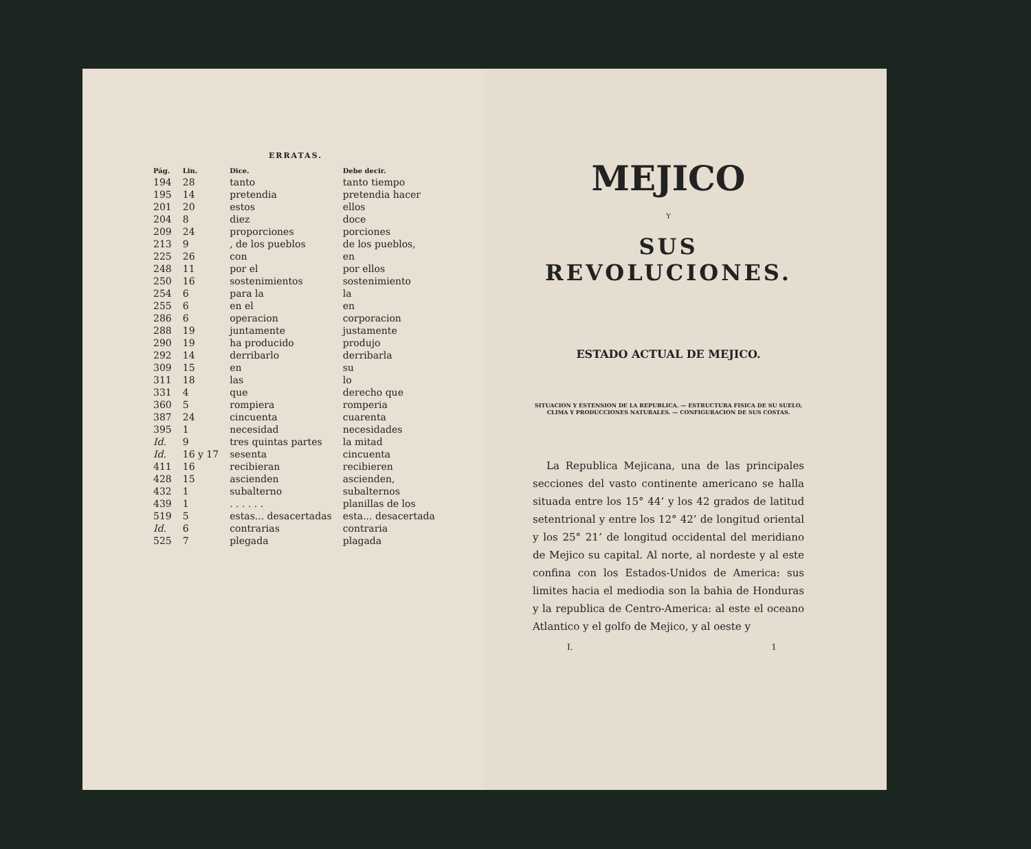ERRATAS.
| Pág. | Lin. | Dice. | Debe decir. |
| --- | --- | --- | --- |
| 194 | 28 | tanto | tanto tiempo |
| 195 | 14 | pretendia | pretendia hacer |
| 201 | 20 | estos | ellos |
| 204 | 8 | diez | doce |
| 209 | 24 | proporciones | porciones |
| 213 | 9 | , de los pueblos | de los pueblos, |
| 225 | 26 | con | en |
| 248 | 11 | por el | por ellos |
| 250 | 16 | sostenimientos | sostenimiento |
| 254 | 6 | para la | la |
| 255 | 6 | en el | en |
| 286 | 6 | operacion | corporacion |
| 288 | 19 | juntamente | justamente |
| 290 | 19 | ha producido | produjo |
| 292 | 14 | derribarlo | derribarla |
| 309 | 15 | en | su |
| 311 | 18 | las | lo |
| 331 | 4 | que | derecho que |
| 360 | 5 | rompiera | romperia |
| 387 | 24 | cincuenta | cuarenta |
| 395 | 1 | necesidad | necesidades |
| Id. | 9 | tres quintas partes | la mitad |
| Id. | 16 y 17 | sesenta | cincuenta |
| 411 | 16 | recibieran | recibieren |
| 428 | 15 | ascienden | ascienden, |
| 432 | 1 | subalterno | subalternos |
| 439 | 1 | . . . . . . | planillas de los |
| 519 | 5 | estas... desacertadas | esta... desacertada |
| Id. | 6 | contrarias | contraria |
| 525 | 7 | plegada | plagada |
MEJICO
Y
SUS REVOLUCIONES.
ESTADO ACTUAL DE MEJICO.
SITUACION Y ESTENSION DE LA REPUBLICA. — ESTRUCTURA FISICA DE SU SUELO, CLIMA Y PRODUCCIONES NATURALES. — CONFIGURACION DE SUS COSTAS.
La Republica Mejicana, una de las principales secciones del vasto continente americano se halla situada entre los 15° 44’ y los 42 grados de latitud setentrional y entre los 12° 42’ de longitud oriental y los 25° 21’ de longitud occidental del meridiano de Mejico su capital. Al norte, al nordeste y al este confina con los Estados-Unidos de America: sus limites hacia el mediodia son la bahia de Honduras y la republica de Centro-America: al este el oceano Atlantico y el golfo de Mejico, y al oeste y
I. 1